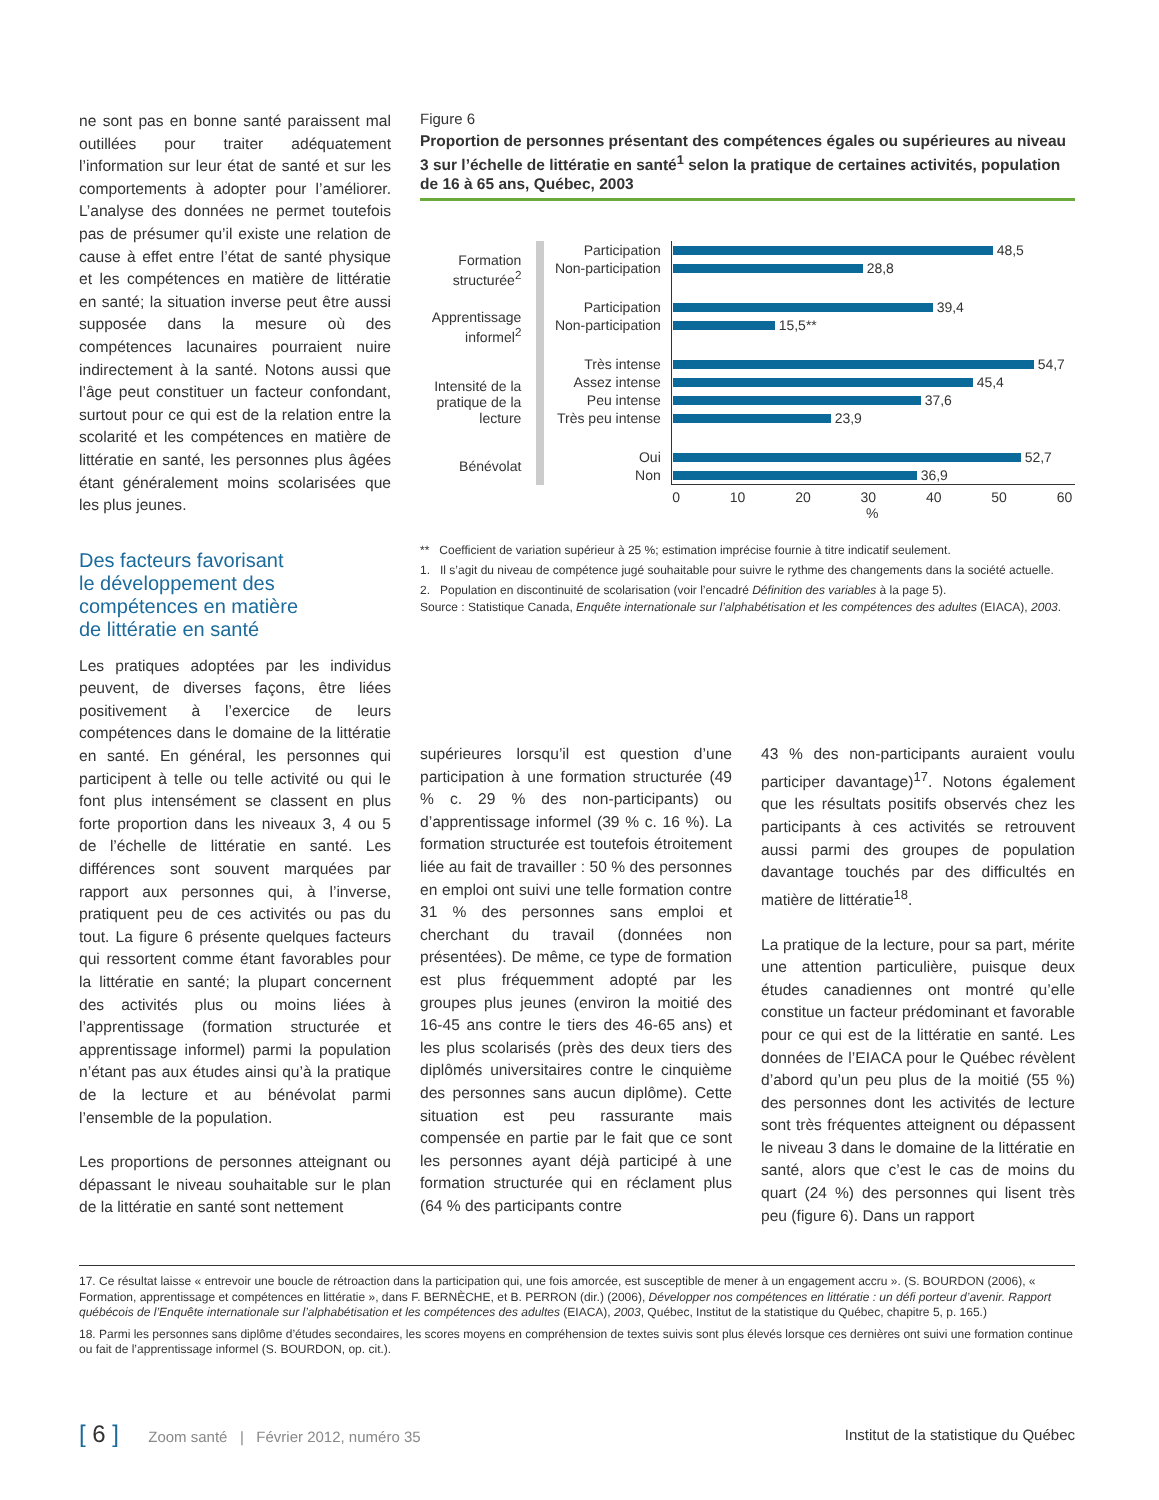ne sont pas en bonne santé paraissent mal outillées pour traiter adéquatement l’information sur leur état de santé et sur les comportements à adopter pour l’améliorer. L’analyse des données ne permet toutefois pas de présumer qu’il existe une relation de cause à effet entre l’état de santé physique et les compétences en matière de littératie en santé; la situation inverse peut être aussi supposée dans la mesure où des compétences lacunaires pourraient nuire indirectement à la santé. Notons aussi que l’âge peut constituer un facteur confondant, surtout pour ce qui est de la relation entre la scolarité et les compétences en matière de littératie en santé, les personnes plus âgées étant généralement moins scolarisées que les plus jeunes.
Des facteurs favorisant
le développement des
compétences en matière
de littératie en santé
Les pratiques adoptées par les individus peuvent, de diverses façons, être liées positivement à l’exercice de leurs compétences dans le domaine de la littératie en santé. En général, les personnes qui participent à telle ou telle activité ou qui le font plus intensément se classent en plus forte proportion dans les niveaux 3, 4 ou 5 de l’échelle de littératie en santé. Les différences sont souvent marquées par rapport aux personnes qui, à l’inverse, pratiquent peu de ces activités ou pas du tout. La figure 6 présente quelques facteurs qui ressortent comme étant favorables pour la littératie en santé; la plupart concernent des activités plus ou moins liées à l’apprentissage (formation structurée et apprentissage informel) parmi la population n’étant pas aux études ainsi qu’à la pratique de la lecture et au bénévolat parmi l’ensemble de la population.
Les proportions de personnes atteignant ou dépassant le niveau souhaitable sur le plan de la littératie en santé sont nettement
Figure 6
Proportion de personnes présentant des compétences égales ou supérieures au niveau 3 sur l’échelle de littératie en santé<sup>1</sup> selon la pratique de certaines activités, population de 16 à 65 ans, Québec, 2003
| Formation structurée<sup>2</sup> | Participation | 48,5 |
| | Non-participation | 28,8 |
| Apprentissage informel<sup>2</sup> | Participation | 39,4 |
| | Non-participation | 15,5** |
| Intensité de la pratique de la lecture | Très intense | 54,7 |
| | Assez intense | 45,4 |
| | Peu intense | 37,6 |
| | Très peu intense | 23,9 |
| Bénévolat | Oui | 52,7 |
| | Non | 36,9 |
| | | 0 10 20 30 40 50 60 % |
** Coefficient de variation supérieur à 25 %; estimation imprécise fournie à titre indicatif seulement.
1. Il s’agit du niveau de compétence jugé souhaitable pour suivre le rythme des changements dans la société actuelle.
2. Population en discontinuité de scolarisation (voir l’encadré Définition des variables à la page 5).
Source : Statistique Canada, Enquête internationale sur l’alphabétisation et les compétences des adultes (EIACA), 2003.
supérieures lorsqu’il est question d’une participation à une formation structurée (49 % c. 29 % des non-participants) ou d’apprentissage informel (39 % c. 16 %). La formation structurée est toutefois étroitement liée au fait de travailler : 50 % des personnes en emploi ont suivi une telle formation contre 31 % des personnes sans emploi et cherchant du travail (données non présentées). De même, ce type de formation est plus fréquemment adopté par les groupes plus jeunes (environ la moitié des 16-45 ans contre le tiers des 46-65 ans) et les plus scolarisés (près des deux tiers des diplômés universitaires contre le cinquième des personnes sans aucun diplôme). Cette situation est peu rassurante mais compensée en partie par le fait que ce sont les personnes ayant déjà participé à une formation structurée qui en réclament plus (64 % des participants contre
43 % des non-participants auraient voulu participer davantage)<sup>17</sup>. Notons également que les résultats positifs observés chez les participants à ces activités se retrouvent aussi parmi des groupes de population davantage touchés par des difficultés en matière de littératie<sup>18</sup>.
La pratique de la lecture, pour sa part, mérite une attention particulière, puisque deux études canadiennes ont montré qu’elle constitue un facteur prédominant et favorable pour ce qui est de la littératie en santé. Les données de l’EIACA pour le Québec révèlent d’abord qu’un peu plus de la moitié (55 %) des personnes dont les activités de lecture sont très fréquentes atteignent ou dépassent le niveau 3 dans le domaine de la littératie en santé, alors que c’est le cas de moins du quart (24 %) des personnes qui lisent très peu (figure 6). Dans un rapport
17. Ce résultat laisse « entrevoir une boucle de rétroaction dans la participation qui, une fois amorcée, est susceptible de mener à un engagement accru ». (S. BOURDON (2006), « Formation, apprentissage et compétences en littératie », dans F. BERNÈCHE, et B. PERRON (dir.) (2006), Développer nos compétences en littératie : un défi porteur d’avenir. Rapport québécois de l’Enquête internationale sur l’alphabétisation et les compétences des adultes (EIACA), 2003, Québec, Institut de la statistique du Québec, chapitre 5, p. 165.)
18. Parmi les personnes sans diplôme d’études secondaires, les scores moyens en compréhension de textes suivis sont plus élevés lorsque ces dernières ont suivi une formation continue ou fait de l’apprentissage informel (S. BOURDON, op. cit.).
[ 6 ] Zoom santé | Février 2012, numéro 35 Institut de la statistique du Québec